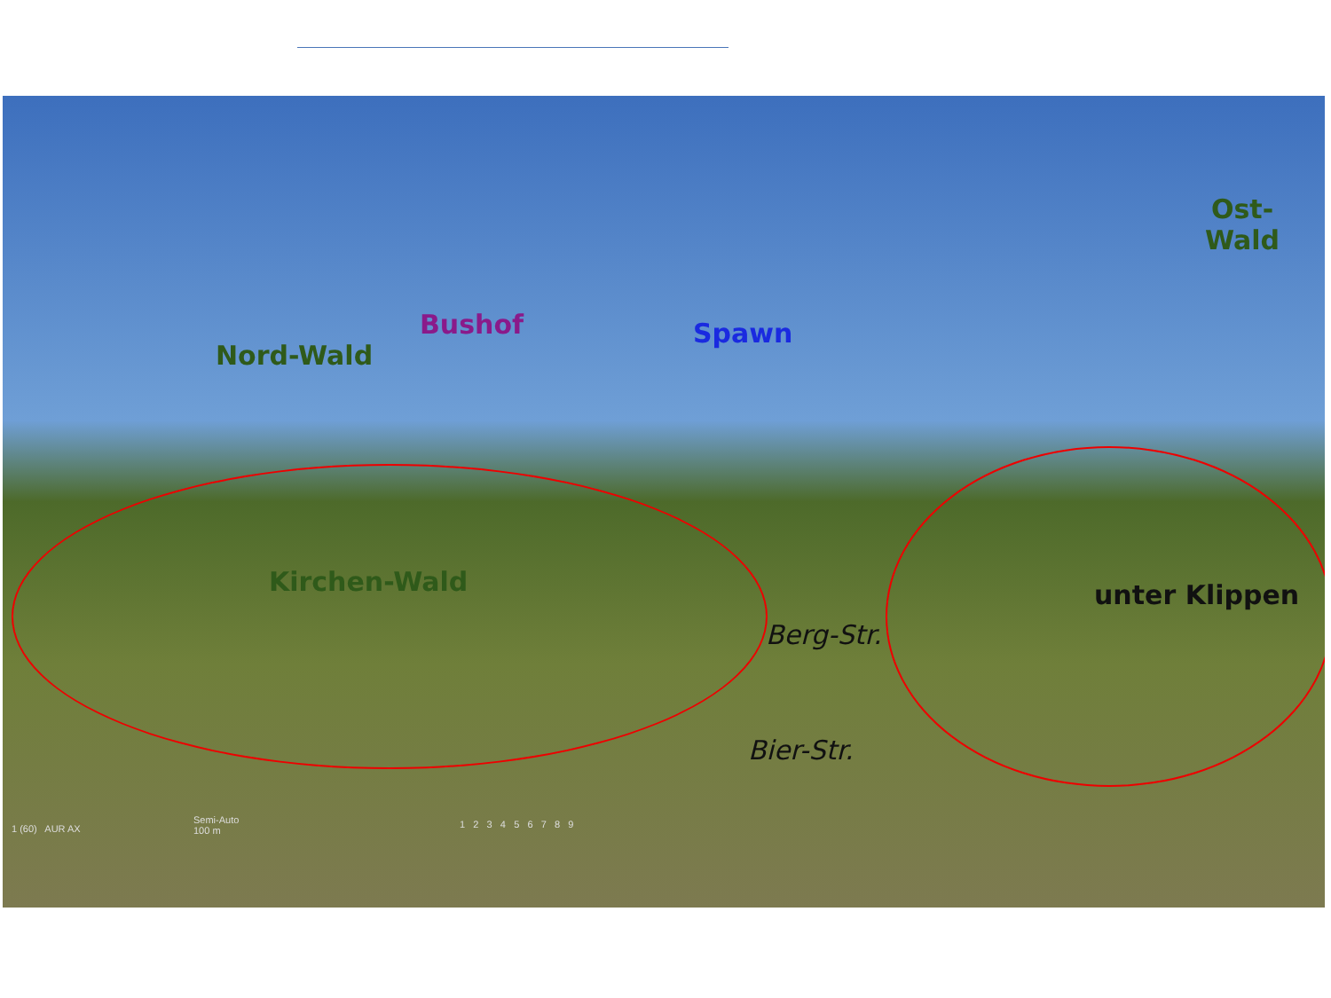Nord-Wald
Bushof Spawn
Ost-
Wald
Kirchen-Wald
Berg-Str.
unter Klippen
Bier-Str.
1 (60) AUR AX
Semi-Auto
100 m
1 2 3 4 5 6 7 8 9